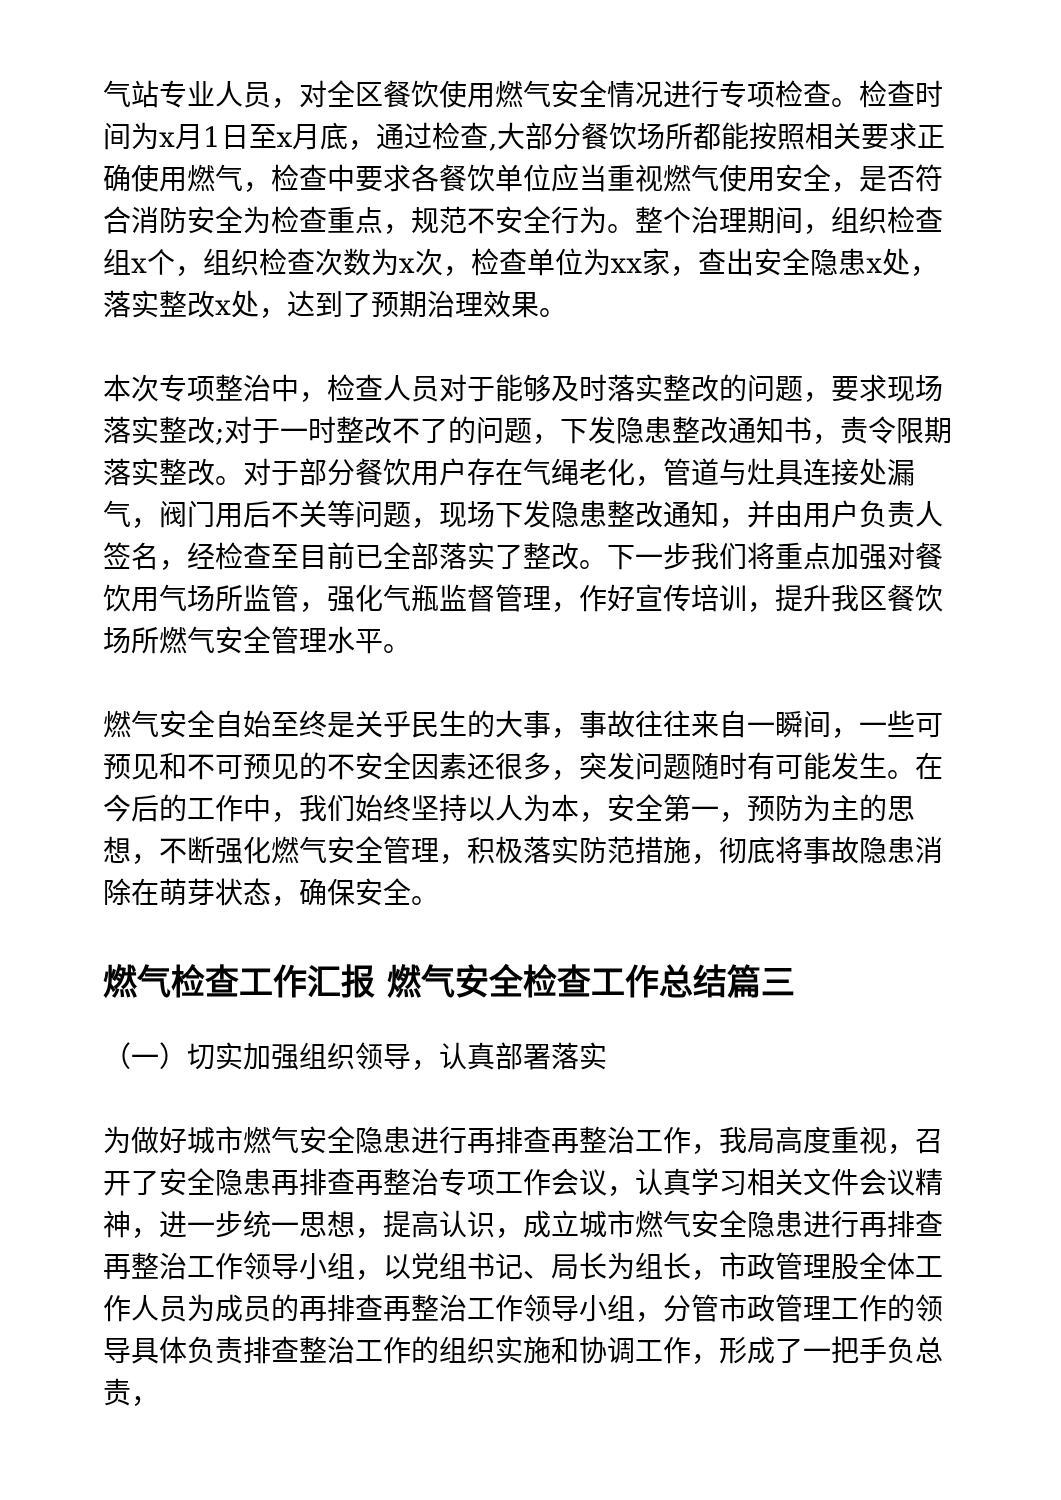气站专业人员，对全区餐饮使用燃气安全情况进行专项检查。检查时间为x月1日至x月底，通过检查,大部分餐饮场所都能按照相关要求正确使用燃气，检查中要求各餐饮单位应当重视燃气使用安全，是否符合消防安全为检查重点，规范不安全行为。整个治理期间，组织检查组x个，组织检查次数为x次，检查单位为xx家，查出安全隐患x处，落实整改x处，达到了预期治理效果。
本次专项整治中，检查人员对于能够及时落实整改的问题，要求现场落实整改;对于一时整改不了的问题，下发隐患整改通知书，责令限期落实整改。对于部分餐饮用户存在气绳老化，管道与灶具连接处漏气，阀门用后不关等问题，现场下发隐患整改通知，并由用户负责人签名，经检查至目前已全部落实了整改。下一步我们将重点加强对餐饮用气场所监管，强化气瓶监督管理，作好宣传培训，提升我区餐饮场所燃气安全管理水平。
燃气安全自始至终是关乎民生的大事，事故往往来自一瞬间，一些可预见和不可预见的不安全因素还很多，突发问题随时有可能发生。在今后的工作中，我们始终坚持以人为本，安全第一，预防为主的思想，不断强化燃气安全管理，积极落实防范措施，彻底将事故隐患消除在萌芽状态，确保安全。
燃气检查工作汇报 燃气安全检查工作总结篇三
（一）切实加强组织领导，认真部署落实
为做好城市燃气安全隐患进行再排查再整治工作，我局高度重视，召开了安全隐患再排查再整治专项工作会议，认真学习相关文件会议精神，进一步统一思想，提高认识，成立城市燃气安全隐患进行再排查再整治工作领导小组，以党组书记、局长为组长，市政管理股全体工作人员为成员的再排查再整治工作领导小组，分管市政管理工作的领导具体负责排查整治工作的组织实施和协调工作，形成了一把手负总责，